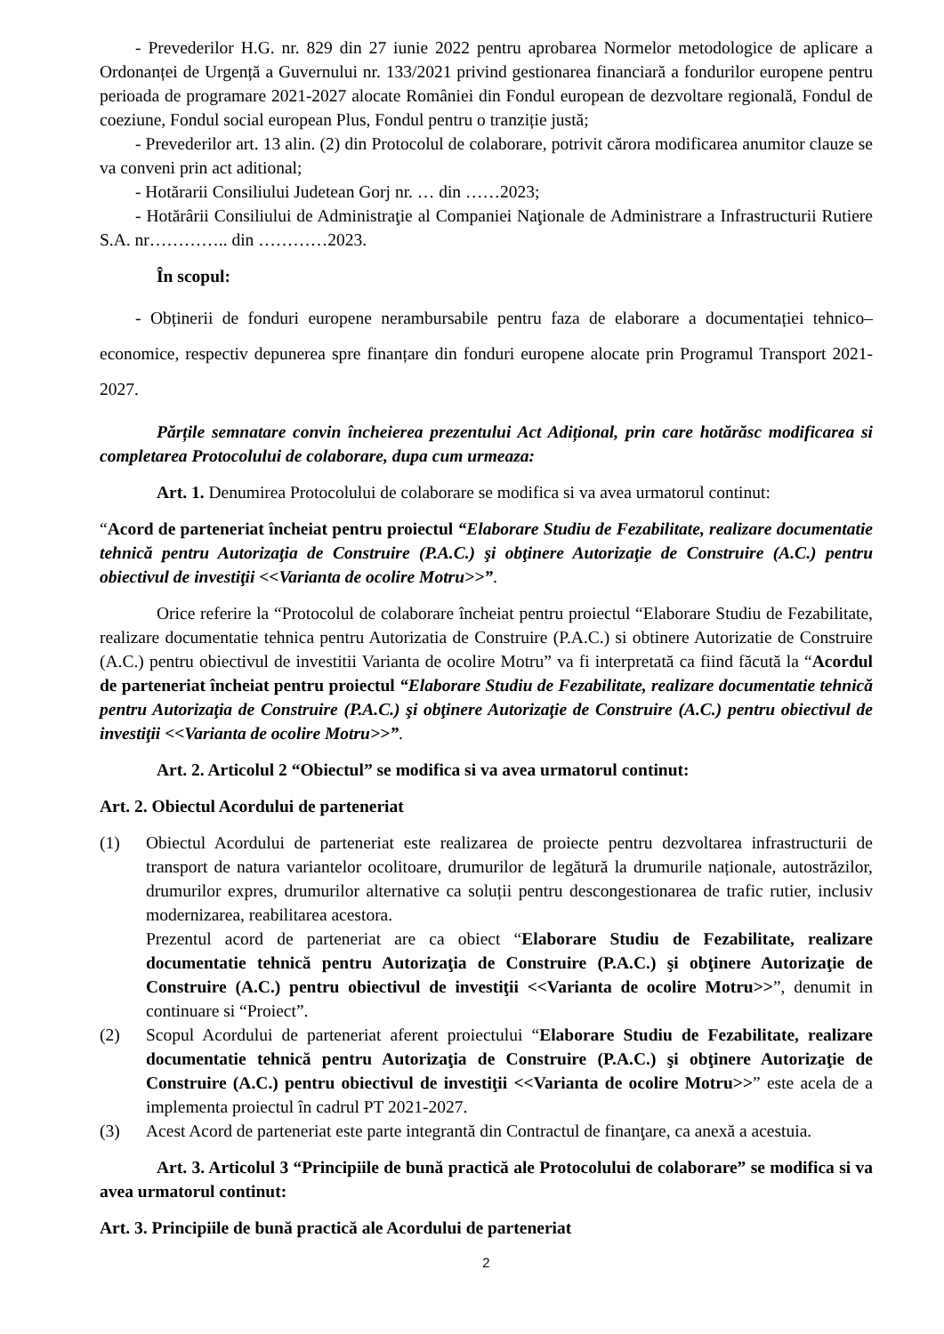- Prevederilor H.G. nr. 829 din 27 iunie 2022 pentru aprobarea Normelor metodologice de aplicare a Ordonanței de Urgență a Guvernului nr. 133/2021 privind gestionarea financiară a fondurilor europene pentru perioada de programare 2021-2027 alocate României din Fondul european de dezvoltare regională, Fondul de coeziune, Fondul social european Plus, Fondul pentru o tranziție justă;
- Prevederilor art. 13 alin. (2) din Protocolul de colaborare, potrivit cărora modificarea anumitor clauze se va conveni prin act aditional;
- Hotărarii Consiliului Judetean Gorj nr. … din ……2023;
- Hotărârii Consiliului de Administraţie al Companiei Naţionale de Administrare a Infrastructurii Rutiere S.A. nr………….. din …………2023.
În scopul:
- Obținerii de fonduri europene nerambursabile pentru faza de elaborare a documentației tehnico– economice, respectiv depunerea spre finanțare din fonduri europene alocate prin Programul Transport 2021-2027.
Părțile semnatare convin încheierea prezentului Act Adițional, prin care hotărăsc modificarea si completarea Protocolului de colaborare, dupa cum urmeaza:
Art. 1. Denumirea Protocolului de colaborare se modifica si va avea urmatorul continut:
“Acord de parteneriat încheiat pentru proiectul “Elaborare Studiu de Fezabilitate, realizare documentatie tehnică pentru Autorizaţia de Construire (P.A.C.) şi obţinere Autorizaţie de Construire (A.C.) pentru obiectivul de investiţii <<Varianta de ocolire Motru>>”.
Orice referire la “Protocolul de colaborare încheiat pentru proiectul “Elaborare Studiu de Fezabilitate, realizare documentatie tehnica pentru Autorizatia de Construire (P.A.C.) si obtinere Autorizatie de Construire (A.C.) pentru obiectivul de investitii Varianta de ocolire Motru” va fi interpretată ca fiind făcută la “Acordul de parteneriat încheiat pentru proiectul “Elaborare Studiu de Fezabilitate, realizare documentatie tehnică pentru Autorizaţia de Construire (P.A.C.) şi obţinere Autorizaţie de Construire (A.C.) pentru obiectivul de investiţii <<Varianta de ocolire Motru>>”.
Art. 2. Articolul 2 “Obiectul” se modifica si va avea urmatorul continut:
Art. 2. Obiectul Acordului de parteneriat
(1) Obiectul Acordului de parteneriat este realizarea de proiecte pentru dezvoltarea infrastructurii de transport de natura variantelor ocolitoare, drumurilor de legătură la drumurile naționale, autostrăzilor, drumurilor expres, drumurilor alternative ca soluții pentru descongestionarea de trafic rutier, inclusiv modernizarea, reabilitarea acestora.
Prezentul acord de parteneriat are ca obiect “Elaborare Studiu de Fezabilitate, realizare documentatie tehnică pentru Autorizaţia de Construire (P.A.C.) şi obţinere Autorizaţie de Construire (A.C.) pentru obiectivul de investiţii <<Varianta de ocolire Motru>>”, denumit in continuare si “Proiect”.
(2) Scopul Acordului de parteneriat aferent proiectului “Elaborare Studiu de Fezabilitate, realizare documentatie tehnică pentru Autorizaţia de Construire (P.A.C.) şi obţinere Autorizaţie de Construire (A.C.) pentru obiectivul de investiţii <<Varianta de ocolire Motru>>” este acela de a implementa proiectul în cadrul PT 2021-2027.
(3) Acest Acord de parteneriat este parte integrantă din Contractul de finanţare, ca anexă a acestuia.
Art. 3. Articolul 3 “Principiile de bună practică ale Protocolului de colaborare” se modifica si va avea urmatorul continut:
Art. 3. Principiile de bună practică ale Acordului de parteneriat
2